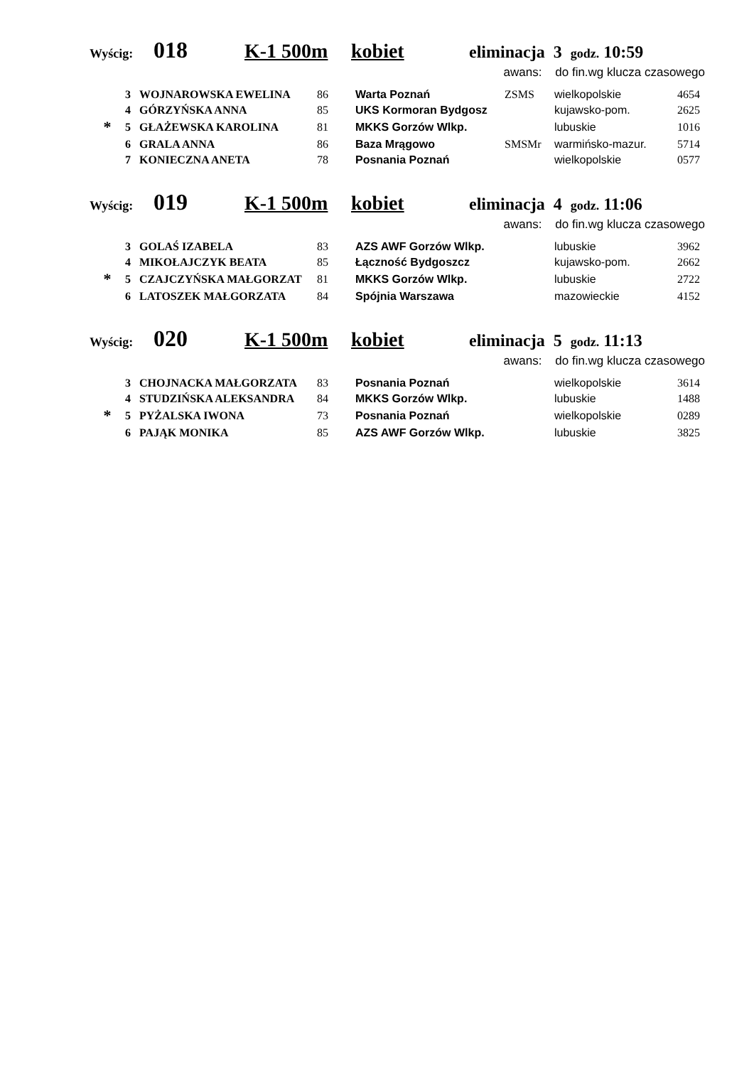Wyścig: 018 K-1 500m kobiet eliminacja 3 godz. 10:59
awans: do fin.wg klucza czasowego
| | 3 | WOJNAROWSKA EWELINA | 86 | Warta Poznań | ZSMS | wielkopolskie | 4654 |
| | 4 | GÓRZYŃSKA ANNA | 85 | UKS Kormoran Bydgosz | | kujawsko-pom. | 2625 |
| * | 5 | GŁAŻEWSKA KAROLINA | 81 | MKKS Gorzów Wlkp. | | lubuskie | 1016 |
| | 6 | GRALA ANNA | 86 | Baza Mrągowo | SMSMr | warmińsko-mazur. | 5714 |
| | 7 | KONIECZNA ANETA | 78 | Posnania Poznań | | wielkopolskie | 0577 |
Wyścig: 019 K-1 500m kobiet eliminacja 4 godz. 11:06
awans: do fin.wg klucza czasowego
| | 3 | GOLAŚ IZABELA | 83 | AZS AWF Gorzów Wlkp. | | lubuskie | 3962 |
| | 4 | MIKOŁAJCZYK BEATA | 85 | Łączność Bydgoszcz | | kujawsko-pom. | 2662 |
| * | 5 | CZAJCZYŃSKA MAŁGORZAT | 81 | MKKS Gorzów Wlkp. | | lubuskie | 2722 |
| | 6 | LATOSZEK MAŁGORZATA | 84 | Spójnia Warszawa | | mazowieckie | 4152 |
Wyścig: 020 K-1 500m kobiet eliminacja 5 godz. 11:13
awans: do fin.wg klucza czasowego
| | 3 | CHOJNACKA MAŁGORZATA | 83 | Posnania Poznań | | wielkopolskie | 3614 |
| | 4 | STUDZIŃSKA ALEKSANDRA | 84 | MKKS Gorzów Wlkp. | | lubuskie | 1488 |
| * | 5 | PYŻALSKA IWONA | 73 | Posnania Poznań | | wielkopolskie | 0289 |
| | 6 | PAJĄK MONIKA | 85 | AZS AWF Gorzów Wlkp. | | lubuskie | 3825 |